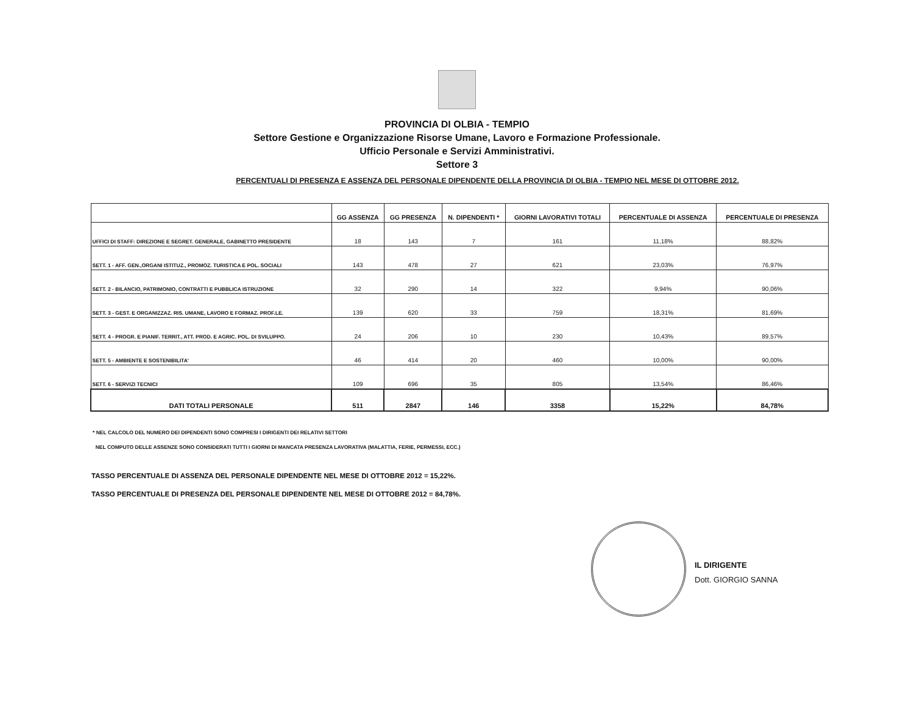PROVINCIA DI OLBIA - TEMPIO
Settore Gestione e Organizzazione Risorse Umane, Lavoro e Formazione Professionale.
Ufficio Personale e Servizi Amministrativi.
Settore 3
PERCENTUALI DI PRESENZA E ASSENZA DEL PERSONALE DIPENDENTE DELLA PROVINCIA DI OLBIA - TEMPIO NEL MESE DI OTTOBRE 2012.
| | GG ASSENZA | GG PRESENZA | N. DIPENDENTI * | GIORNI LAVORATIVI TOTALI | PERCENTUALE DI ASSENZA | PERCENTUALE DI PRESENZA |
| --- | --- | --- | --- | --- | --- | --- |
| UFFICI DI STAFF: DIREZIONE E SEGRET. GENERALE, GABINETTO PRESIDENTE | 18 | 143 | 7 | 161 | 11,18% | 88,82% |
| SETT. 1 - AFF. GEN.,ORGANI ISTITUZ., PROMOZ. TURISTICA E POL. SOCIALI | 143 | 478 | 27 | 621 | 23,03% | 76,97% |
| SETT. 2 - BILANCIO, PATRIMONIO, CONTRATTI E PUBBLICA ISTRUZIONE | 32 | 290 | 14 | 322 | 9,94% | 90,06% |
| SETT. 3 - GEST. E ORGANIZZAZ. RIS. UMANE, LAVORO E FORMAZ. PROF.LE. | 139 | 620 | 33 | 759 | 18,31% | 81,69% |
| SETT. 4 - PROGR. E PIANIF. TERRIT., ATT. PROD. E AGRIC. POL. DI SVILUPPO. | 24 | 206 | 10 | 230 | 10,43% | 89,57% |
| SETT. 5 - AMBIENTE E SOSTENIBILITA' | 46 | 414 | 20 | 460 | 10,00% | 90,00% |
| SETT. 6 - SERVIZI TECNICI | 109 | 696 | 35 | 805 | 13,54% | 86,46% |
| DATI TOTALI PERSONALE | 511 | 2847 | 146 | 3358 | 15,22% | 84,78% |
* NEL CALCOLO DEL NUMERO DEI DIPENDENTI SONO COMPRESI I DIRIGENTI DEI RELATIVI SETTORI
NEL COMPUTO DELLE ASSENZE SONO CONSIDERATI TUTTI I GIORNI DI MANCATA PRESENZA LAVORATIVA (MALATTIA, FERIE, PERMESSI, ECC.)
TASSO PERCENTUALE DI ASSENZA DEL PERSONALE DIPENDENTE NEL MESE DI OTTOBRE 2012 = 15,22%.
TASSO PERCENTUALE DI PRESENZA DEL PERSONALE DIPENDENTE NEL MESE DI OTTOBRE 2012 = 84,78%.
IL DIRIGENTE
Dott. GIORGIO SANNA